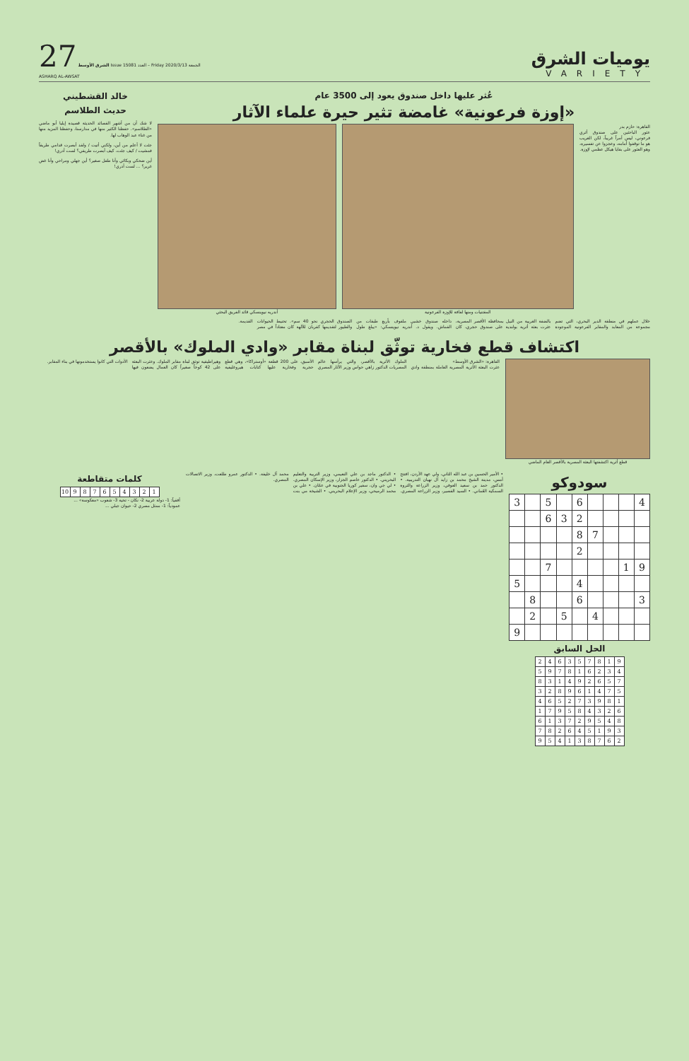27 الشرق الأوسط Issue 15081 العدد – Friday 2020/3/13 الجمعة
ASHARQ AL-AWSAT
يوميات الشرق
VARIETY
خالد القشطيني
حديث الطلاسم
لا شك أن من أشهر القصائد الحديثة قصيدة إيليا أبو ماضي «الطلاسم». حفظنا الكثير منها في مدارسنا، وحفظنا المزيد منها من غناء عبد الوهاب لها.
جئت لا أعلم من أين، ولكني أتيت / ولقد أبصرت قدامي طريقاً فمشيت / كيف جئت، كيف أبصرت طريقي؟ لست أدري!
أين ضحكي وبكائي وأنا طفل صغير؟ أين جهلي ومراحي وأنا غض غرير؟ ... لست أدري!
عُثر عليها داخل صندوق يعود إلى 3500 عام
«إوزة فرعونية» غامضة تثير حيرة علماء الآثار
أندريه نيوينسكي قائد الفريق البحثي
المقتنيات ومنها لفافة للإوزة الفرعونية
القاهرة: حازم بدر
عثور الباحثين على صندوق أثري فرعوني، ليس أمراً غريباً، لكن الغريب هو ما توقفوا أمامه، وعجزوا عن تفسيره، وهو العثور على بقايا هيكل عظمي لإوزة.
خلال عملهم في منطقة الدير البحري، التي تضم مجموعة من المعابد والمقابر الفرعونية الموجودة بالضفة الغربية من النيل بمحافظة الأقصر المصرية، عثرت بعثة أثرية بولندية على صندوق حجري، كان داخله صندوق خشبي ملفوف بأربع طبقات من القماش. ويقول د. أندريه نيوينسكي: «يبلغ طول الصندوق الحجري نحو 40 سم». تحنيط الحيوانات والطيور لتقديمها كقربان للآلهة كان معتاداً في مصر القديمة.
اكتشاف قطع فخارية توثّق لبناة مقابر «وادي الملوك» بالأقصر
القاهرة: «الشرق الأوسط»
عثرت البعثة الأثرية المصرية العاملة بمنطقة وادي الملوك الأثرية بالأقصر، والتي يرأسها عالم المصريات الدكتور زاهي حواس وزير الآثار المصري الأسبق، على 200 قطعة «أوستراكا»، وهي قطع حجرية وفخارية عليها كتابات هيروغليفية وهيراطيقية توثق لبناة مقابر الملوك. وعثرت البعثة على 42 كوخاً صغيراً كان العمال يضعون فيها الأدوات التي كانوا يستخدمونها في بناء المقابر.
قطع أثرية اكتشفتها البعثة المصرية بالأقصر العام الماضي
كلمات متقاطعة
| 10 | 9 | 8 | 7 | 6 | 5 | 4 | 3 | 2 | 1 |
أفقياً: 1- دولة عربية 2- نكان - تحية 3- شعوب «معكوسة» ...
عمودياً: 1- ممثل مصري 2- حيوان جبلي ...
• الأمير الحسين بن عبد الله الثاني، ولي عهد الأردن، افتتح أمس، مدينة الشيخ محمد بن زايد آل نهيان التدريبية. • الدكتور حمد بن سعيد العوفي، وزير الزراعة والثروة السمكية العُماني. • السيد القصير، وزير الزراعة المصري. • الدكتور ماجد بن علي النعيمي، وزير التربية والتعليم البحريني. • الدكتور عاصم الجزار، وزير الإسكان المصري. • لي جي وان، سفير كوريا الجنوبية في عمّان. • علي بن محمد الرميحي، وزير الإعلام البحريني. • الشيخة مي بنت محمد آل خليفة. • الدكتور عمرو طلعت، وزير الاتصالات المصري.
سودوكو
| 3 | | 5 | | 6 | | | | 4 |
| | | 6 | 3 | 2 | | | | |
| | | | | 8 | 7 | | | |
| | | | | 2 | | | | |
| | | 7 | | | | | 1 | 9 |
| 5 | | | | 4 | | | | |
| | 8 | | | 6 | | | | 3 |
| | 2 | | 5 | | 4 | | | |
| 9 | | | | | | | | |
الحل السابق
| 2 | 4 | 6 | 3 | 5 | 7 | 8 | 1 | 9 |
| 5 | 9 | 7 | 8 | 1 | 6 | 2 | 3 | 4 |
| 8 | 3 | 1 | 4 | 9 | 2 | 6 | 5 | 7 |
| 3 | 2 | 8 | 9 | 6 | 1 | 4 | 7 | 5 |
| 4 | 6 | 5 | 2 | 7 | 3 | 9 | 8 | 1 |
| 1 | 7 | 9 | 5 | 8 | 4 | 3 | 2 | 6 |
| 6 | 1 | 3 | 7 | 2 | 9 | 5 | 4 | 8 |
| 7 | 8 | 2 | 6 | 4 | 5 | 1 | 9 | 3 |
| 9 | 5 | 4 | 1 | 3 | 8 | 7 | 6 | 2 |